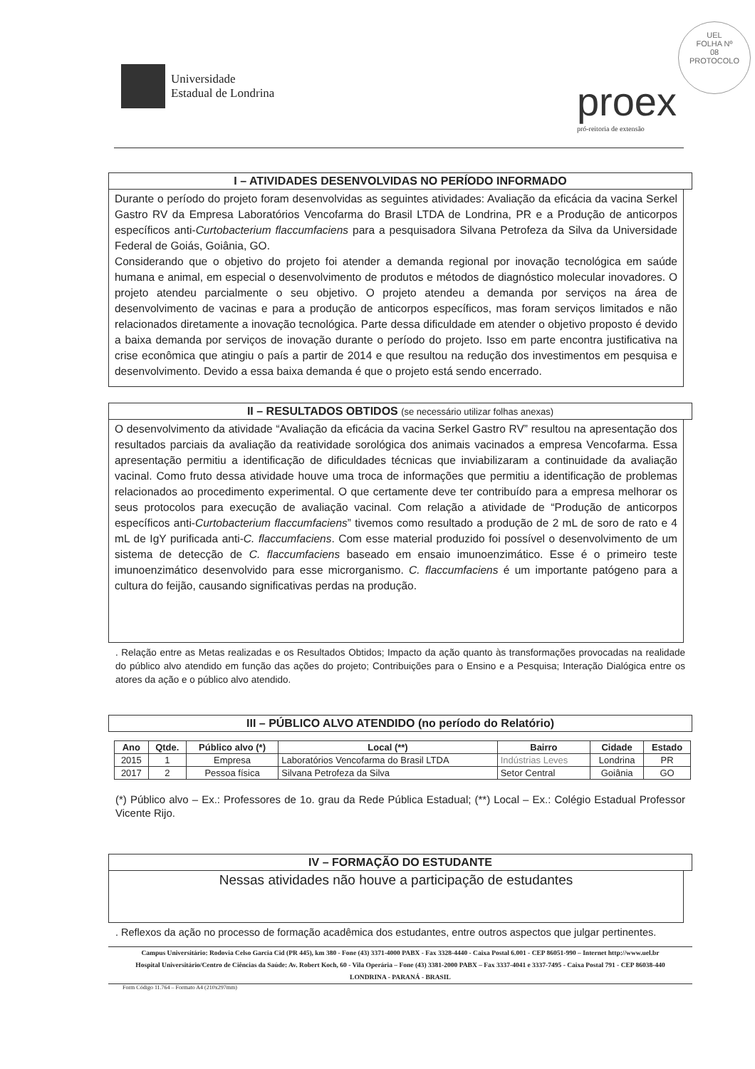Universidade
Estadual de Londrina
proex
pró-reitoria de extensão
UEL
FOLHA Nº
08
PROTOCOLO
I – ATIVIDADES DESENVOLVIDAS NO PERÍODO INFORMADO
Durante o período do projeto foram desenvolvidas as seguintes atividades: Avaliação da eficácia da vacina Serkel Gastro RV da Empresa Laboratórios Vencofarma do Brasil LTDA de Londrina, PR e a Produção de anticorpos específicos anti-Curtobacterium flaccumfaciens para a pesquisadora Silvana Petrofeza da Silva da Universidade Federal de Goiás, Goiânia, GO.
Considerando que o objetivo do projeto foi atender a demanda regional por inovação tecnológica em saúde humana e animal, em especial o desenvolvimento de produtos e métodos de diagnóstico molecular inovadores. O projeto atendeu parcialmente o seu objetivo. O projeto atendeu a demanda por serviços na área de desenvolvimento de vacinas e para a produção de anticorpos específicos, mas foram serviços limitados e não relacionados diretamente a inovação tecnológica. Parte dessa dificuldade em atender o objetivo proposto é devido a baixa demanda por serviços de inovação durante o período do projeto. Isso em parte encontra justificativa na crise econômica que atingiu o país a partir de 2014 e que resultou na redução dos investimentos em pesquisa e desenvolvimento. Devido a essa baixa demanda é que o projeto está sendo encerrado.
II – RESULTADOS OBTIDOS (se necessário utilizar folhas anexas)
O desenvolvimento da atividade “Avaliação da eficácia da vacina Serkel Gastro RV” resultou na apresentação dos resultados parciais da avaliação da reatividade sorológica dos animais vacinados a empresa Vencofarma. Essa apresentação permitiu a identificação de dificuldades técnicas que inviabilizaram a continuidade da avaliação vacinal. Como fruto dessa atividade houve uma troca de informações que permitiu a identificação de problemas relacionados ao procedimento experimental. O que certamente deve ter contribuído para a empresa melhorar os seus protocolos para execução de avaliação vacinal. Com relação a atividade de “Produção de anticorpos específicos anti-Curtobacterium flaccumfaciens” tivemos como resultado a produção de 2 mL de soro de rato e 4 mL de IgY purificada anti-C. flaccumfaciens. Com esse material produzido foi possível o desenvolvimento de um sistema de detecção de C. flaccumfaciens baseado em ensaio imunoenzimático. Esse é o primeiro teste imunoenzimático desenvolvido para esse microrganismo. C. flaccumfaciens é um importante patógeno para a cultura do feijão, causando significativas perdas na produção.
. Relação entre as Metas realizadas e os Resultados Obtidos; Impacto da ação quanto às transformações provocadas na realidade do público alvo atendido em função das ações do projeto; Contribuições para o Ensino e a Pesquisa; Interação Dialógica entre os atores da ação e o público alvo atendido.
III – PÚBLICO ALVO ATENDIDO (no período do Relatório)
| Ano | Qtde. | Público alvo (*) | Local (**) | Bairro | Cidade | Estado |
| --- | --- | --- | --- | --- | --- | --- |
| 2015 | 1 | Empresa | Laboratórios Vencofarma do Brasil LTDA | Indústrias Leves | Londrina | PR |
| 2017 | 2 | Pessoa física | Silvana Petrofeza da Silva | Setor Central | Goiânia | GO |
(*) Público alvo – Ex.: Professores de 1o. grau da Rede Pública Estadual; (**) Local – Ex.: Colégio Estadual Professor Vicente Rijo.
IV – FORMAÇÃO DO ESTUDANTE
Nessas atividades não houve a participação de estudantes
. Reflexos da ação no processo de formação acadêmica dos estudantes, entre outros aspectos que julgar pertinentes.
Campus Universitário: Rodovia Celso Garcia Cid (PR 445), km 380 - Fone (43) 3371-4000 PABX - Fax 3328-4440 - Caixa Postal 6.001 - CEP 86051-990 – Internet http://www.uel.br
Hospital Universitário/Centro de Ciências da Saúde: Av. Robert Koch, 60 - Vila Operária – Fone (43) 3381-2000 PABX – Fax 3337-4041 e 3337-7495 - Caixa Postal 791 - CEP 86038-440
LONDRINA - PARANÁ - BRASIL
Form Código 11.764 – Formato A4 (210x297mm)